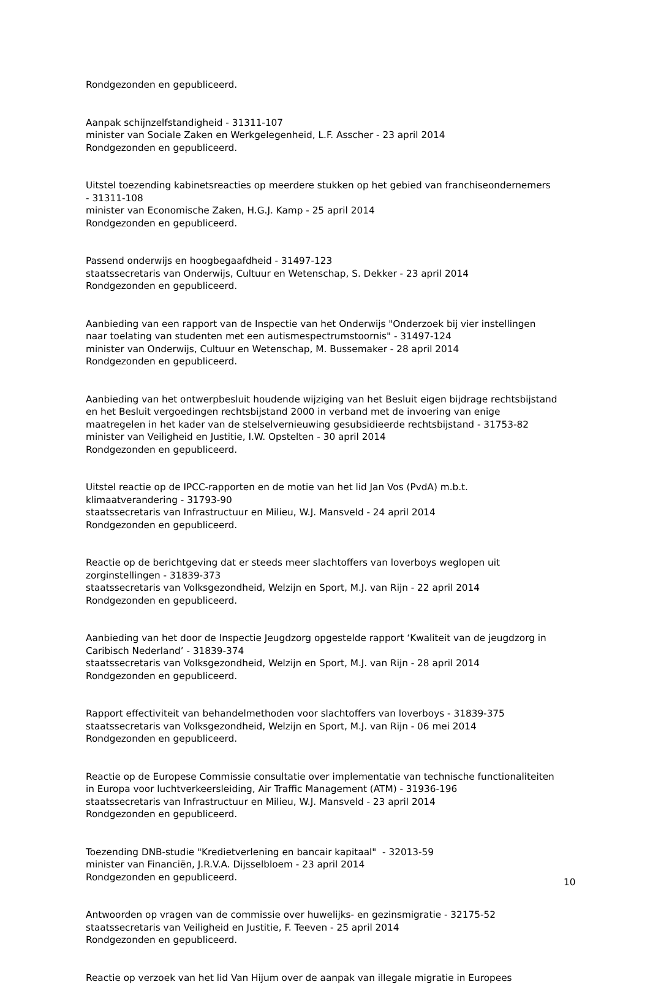Rondgezonden en gepubliceerd.
Aanpak schijnzelfstandigheid - 31311-107
minister van Sociale Zaken en Werkgelegenheid, L.F. Asscher - 23 april 2014
Rondgezonden en gepubliceerd.
Uitstel toezending kabinetsreacties op meerdere stukken op het gebied van franchiseondernemers - 31311-108
minister van Economische Zaken, H.G.J. Kamp - 25 april 2014
Rondgezonden en gepubliceerd.
Passend onderwijs en hoogbegaafdheid - 31497-123
staatssecretaris van Onderwijs, Cultuur en Wetenschap, S. Dekker - 23 april 2014
Rondgezonden en gepubliceerd.
Aanbieding van een rapport van de Inspectie van het Onderwijs "Onderzoek bij vier instellingen naar toelating van studenten met een autismespectrumstoornis" - 31497-124
minister van Onderwijs, Cultuur en Wetenschap, M. Bussemaker - 28 april 2014
Rondgezonden en gepubliceerd.
Aanbieding van het ontwerpbesluit houdende wijziging van het Besluit eigen bijdrage rechtsbijstand en het Besluit vergoedingen rechtsbijstand 2000 in verband met de invoering van enige maatregelen in het kader van de stelselvernieuwing gesubsidieerde rechtsbijstand - 31753-82
minister van Veiligheid en Justitie, I.W. Opstelten - 30 april 2014
Rondgezonden en gepubliceerd.
Uitstel reactie op de IPCC-rapporten en de motie van het lid Jan Vos (PvdA) m.b.t. klimaatverandering - 31793-90
staatssecretaris van Infrastructuur en Milieu, W.J. Mansveld - 24 april 2014
Rondgezonden en gepubliceerd.
Reactie op de berichtgeving dat er steeds meer slachtoffers van loverboys weglopen uit zorginstellingen - 31839-373
staatssecretaris van Volksgezondheid, Welzijn en Sport, M.J. van Rijn - 22 april 2014
Rondgezonden en gepubliceerd.
Aanbieding van het door de Inspectie Jeugdzorg opgestelde rapport ‘Kwaliteit van de jeugdzorg in Caribisch Nederland’ - 31839-374
staatssecretaris van Volksgezondheid, Welzijn en Sport, M.J. van Rijn - 28 april 2014
Rondgezonden en gepubliceerd.
Rapport effectiviteit van behandelmethoden voor slachtoffers van loverboys - 31839-375
staatssecretaris van Volksgezondheid, Welzijn en Sport, M.J. van Rijn - 06 mei 2014
Rondgezonden en gepubliceerd.
Reactie op de Europese Commissie consultatie over implementatie van technische functionaliteiten in Europa voor luchtverkeersleiding, Air Traffic Management (ATM) - 31936-196
staatssecretaris van Infrastructuur en Milieu, W.J. Mansveld - 23 april 2014
Rondgezonden en gepubliceerd.
Toezending DNB-studie "Kredietverlening en bancair kapitaal" - 32013-59
minister van Financiën, J.R.V.A. Dijsselbloem - 23 april 2014
Rondgezonden en gepubliceerd.
Antwoorden op vragen van de commissie over huwelijks- en gezinsmigratie - 32175-52
staatssecretaris van Veiligheid en Justitie, F. Teeven - 25 april 2014
Rondgezonden en gepubliceerd.
Reactie op verzoek van het lid Van Hijum over de aanpak van illegale migratie in Europees
10